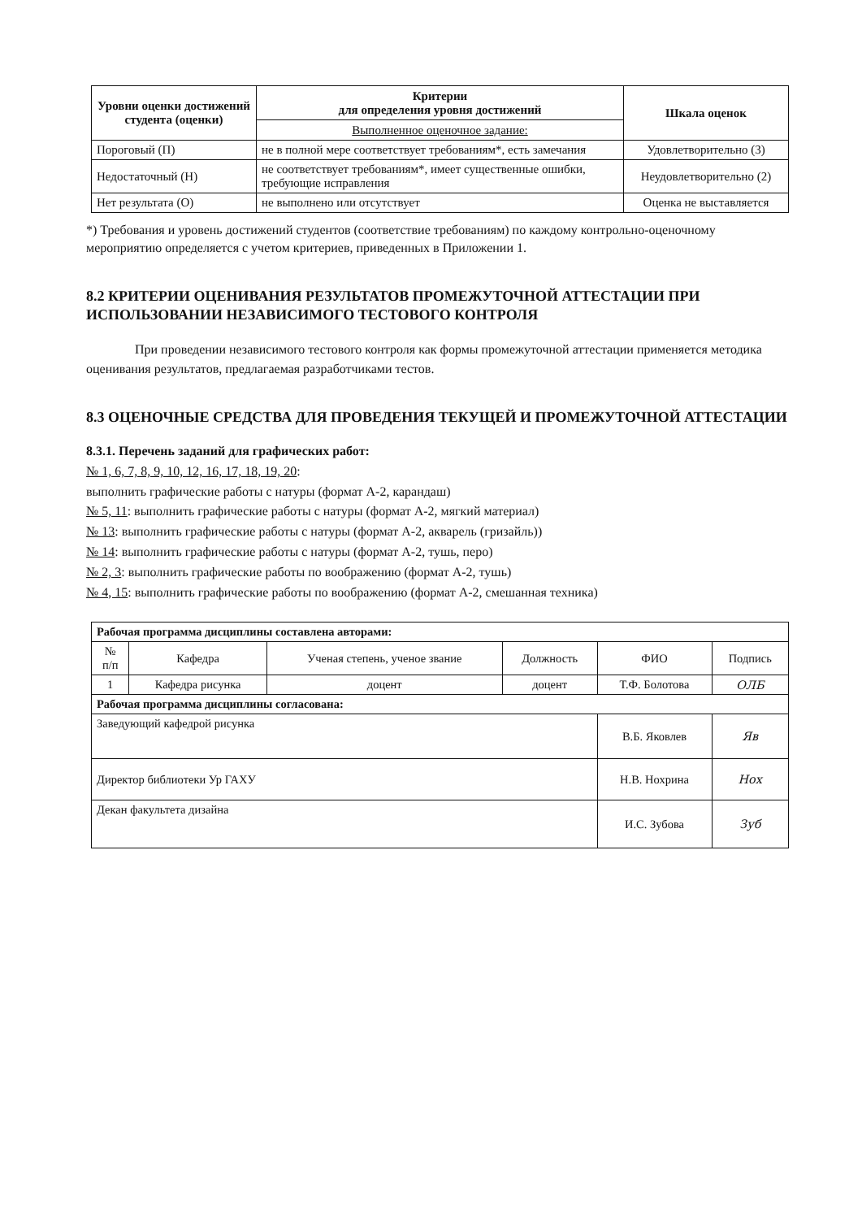| Уровни оценки достижений студента (оценки) | Критерии для определения уровня достижений | Шкала оценок |
| --- | --- | --- |
| | Выполненное оценочное задание: | |
| Пороговый (П) | не в полной мере соответствует требованиям*, есть замечания | Удовлетворительно (3) |
| Недостаточный (Н) | не соответствует требованиям*, имеет существенные ошибки, требующие исправления | Неудовлетворительно (2) |
| Нет результата (О) | не выполнено или отсутствует | Оценка не выставляется |
*) Требования и уровень достижений студентов (соответствие требованиям) по каждому контрольно-оценочному мероприятию определяется с учетом критериев, приведенных в Приложении 1.
8.2 КРИТЕРИИ ОЦЕНИВАНИЯ РЕЗУЛЬТАТОВ ПРОМЕЖУТОЧНОЙ АТТЕСТАЦИИ ПРИ ИСПОЛЬЗОВАНИИ НЕЗАВИСИМОГО ТЕСТОВОГО КОНТРОЛЯ
При проведении независимого тестового контроля как формы промежуточной аттестации применяется методика оценивания результатов, предлагаемая разработчиками тестов.
8.3 ОЦЕНОЧНЫЕ СРЕДСТВА ДЛЯ ПРОВЕДЕНИЯ ТЕКУЩЕЙ И ПРОМЕЖУТОЧНОЙ АТТЕСТАЦИИ
8.3.1. Перечень заданий для графических работ:
№ 1, 6, 7, 8, 9, 10, 12, 16, 17, 18, 19, 20:
выполнить графические работы с натуры (формат А-2, карандаш)
№ 5, 11: выполнить графические работы с натуры (формат А-2, мягкий материал)
№ 13: выполнить графические работы с натуры (формат А-2, акварель (гризайль))
№ 14: выполнить графические работы с натуры (формат А-2, тушь, перо)
№ 2, 3: выполнить графические работы по воображению (формат А-2, тушь)
№ 4, 15: выполнить графические работы по воображению (формат А-2, смешанная техника)
| Рабочая программа дисциплины составлена авторами: | | | | | |
| № п/п | Кафедра | Ученая степень, ученое звание | Должность | ФИО | Подпись |
| 1 | Кафедра рисунка | доцент | доцент | Т.Ф. Болотова | ОЛБ |
| Рабочая программа дисциплины согласована: | | | | | |
| Заведующий кафедрой рисунка | | | | В.Б. Яковлев | Яв |
| Директор библиотеки Ур ГАХУ | | | | Н.В. Нохрина | Нох |
| Декан факультета дизайна | | | | И.С. Зубова | Зуб |